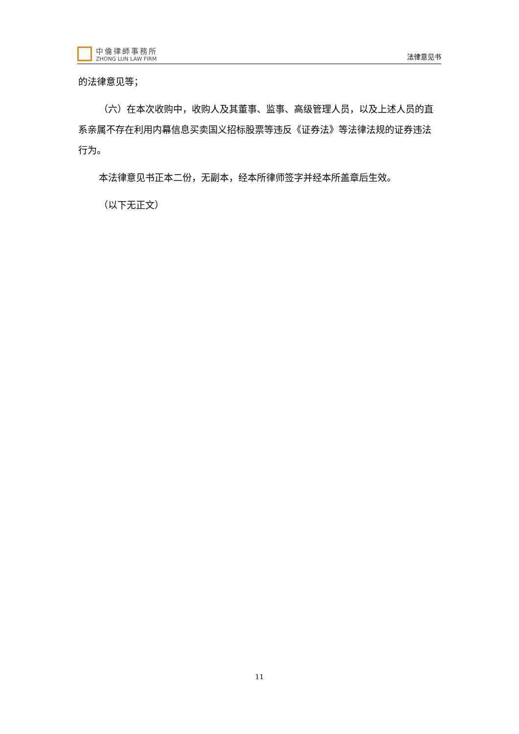中倫律師事務所
ZHONG LUN LAW FIRM
法律意见书
的法律意见等；
（六）在本次收购中，收购人及其董事、监事、高级管理人员，以及上述人员的直系亲属不存在利用内幕信息买卖国义招标股票等违反《证券法》等法律法规的证券违法行为。
本法律意见书正本二份，无副本，经本所律师签字并经本所盖章后生效。
（以下无正文）
11